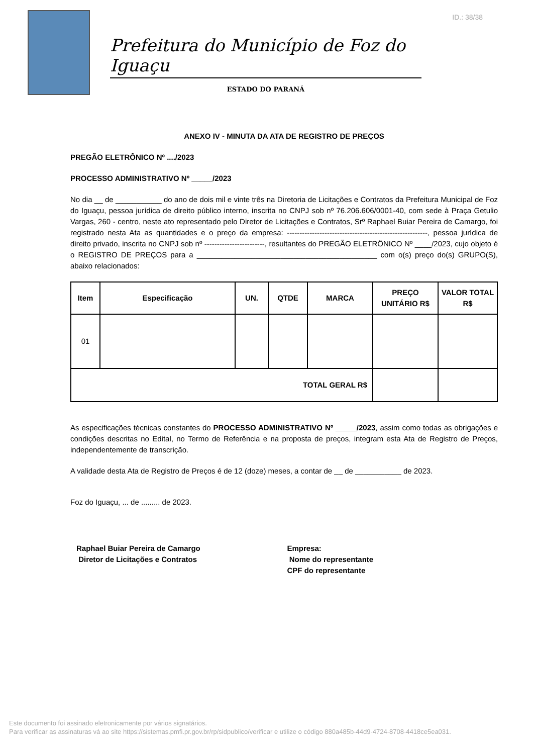ID.: 38/38
Prefeitura do Município de Foz do Iguaçu
ESTADO DO PARANÁ
ANEXO IV - MINUTA DA ATA DE REGISTRO DE PREÇOS
PREGÃO ELETRÔNICO Nº ..../2023
PROCESSO ADMINISTRATIVO Nº _____/2023
No dia __ de ___________ do ano de dois mil e vinte três na Diretoria de Licitações e Contratos da Prefeitura Municipal de Foz do Iguaçu, pessoa jurídica de direito público interno, inscrita no CNPJ sob nº 76.206.606/0001-40, com sede à Praça Getulio Vargas, 260 - centro, neste ato representado pelo Diretor de Licitações e Contratos, Srº Raphael Buiar Pereira de Camargo, foi registrado nesta Ata as quantidades e o preço da empresa: --------------------------------------------------------, pessoa jurídica de direito privado, inscrita no CNPJ sob nº ------------------------, resultantes do PREGÃO ELETRÔNICO Nº ____/2023, cujo objeto é o REGISTRO DE PREÇOS para a ___________________________________________ com o(s) preço do(s) GRUPO(S), abaixo relacionados:
| Item | Especificação | UN. | QTDE | MARCA | PREÇO UNITÁRIO R$ | VALOR TOTAL R$ |
| --- | --- | --- | --- | --- | --- | --- |
| 01 | | | | | | |
| TOTAL GERAL R$ | | | | | | |
As especificações técnicas constantes do PROCESSO ADMINISTRATIVO Nº _____/2023, assim como todas as obrigações e condições descritas no Edital, no Termo de Referência e na proposta de preços, integram esta Ata de Registro de Preços, independentemente de transcrição.
A validade desta Ata de Registro de Preços é de 12 (doze) meses, a contar de __ de ___________ de 2023.
Foz do Iguaçu, ... de ......... de 2023.
Raphael Buiar Pereira de Camargo
Diretor de Licitações e Contratos
Empresa:
Nome do representante
CPF do representante
Este documento foi assinado eletronicamente por vários signatários.
Para verificar as assinaturas vá ao site https://sistemas.pmfi.pr.gov.br/rp/sidpublico/verificar e utilize o código 880a485b-44d9-4724-8708-4418ce5ea031.